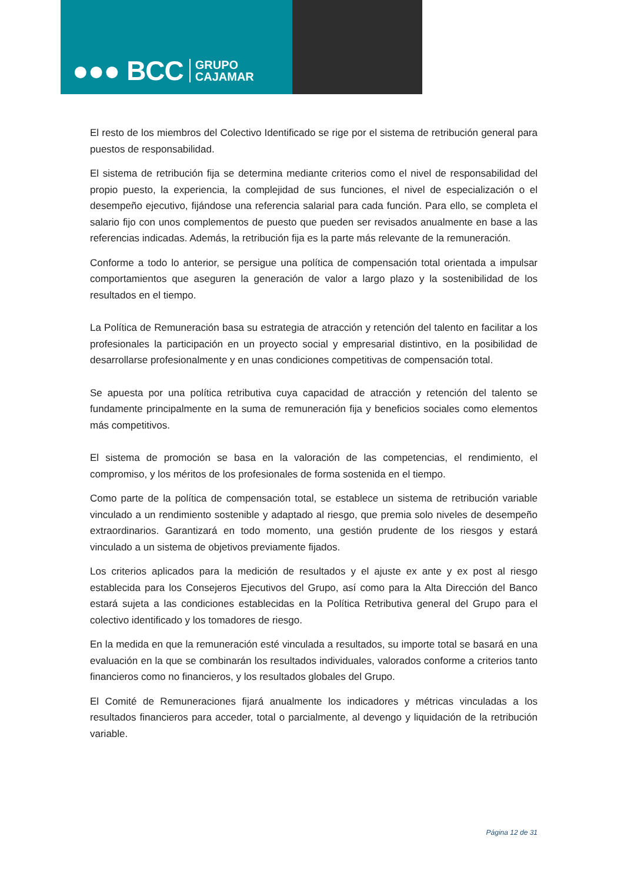●●● BCC GRUPO
CAJAMAR
El resto de los miembros del Colectivo Identificado se rige por el sistema de retribución general para puestos de responsabilidad.
El sistema de retribución fija se determina mediante criterios como el nivel de responsabilidad del propio puesto, la experiencia, la complejidad de sus funciones, el nivel de especialización o el desempeño ejecutivo, fijándose una referencia salarial para cada función. Para ello, se completa el salario fijo con unos complementos de puesto que pueden ser revisados anualmente en base a las referencias indicadas. Además, la retribución fija es la parte más relevante de la remuneración.
Conforme a todo lo anterior, se persigue una política de compensación total orientada a impulsar comportamientos que aseguren la generación de valor a largo plazo y la sostenibilidad de los resultados en el tiempo.
La Política de Remuneración basa su estrategia de atracción y retención del talento en facilitar a los profesionales la participación en un proyecto social y empresarial distintivo, en la posibilidad de desarrollarse profesionalmente y en unas condiciones competitivas de compensación total.
Se apuesta por una política retributiva cuya capacidad de atracción y retención del talento se fundamente principalmente en la suma de remuneración fija y beneficios sociales como elementos más competitivos.
El sistema de promoción se basa en la valoración de las competencias, el rendimiento, el compromiso, y los méritos de los profesionales de forma sostenida en el tiempo.
Como parte de la política de compensación total, se establece un sistema de retribución variable vinculado a un rendimiento sostenible y adaptado al riesgo, que premia solo niveles de desempeño extraordinarios. Garantizará en todo momento, una gestión prudente de los riesgos y estará vinculado a un sistema de objetivos previamente fijados.
Los criterios aplicados para la medición de resultados y el ajuste ex ante y ex post al riesgo establecida para los Consejeros Ejecutivos del Grupo, así como para la Alta Dirección del Banco estará sujeta a las condiciones establecidas en la Política Retributiva general del Grupo para el colectivo identificado y los tomadores de riesgo.
En la medida en que la remuneración esté vinculada a resultados, su importe total se basará en una evaluación en la que se combinarán los resultados individuales, valorados conforme a criterios tanto financieros como no financieros, y los resultados globales del Grupo.
El Comité de Remuneraciones fijará anualmente los indicadores y métricas vinculadas a los resultados financieros para acceder, total o parcialmente, al devengo y liquidación de la retribución variable.
Página 12 de 31